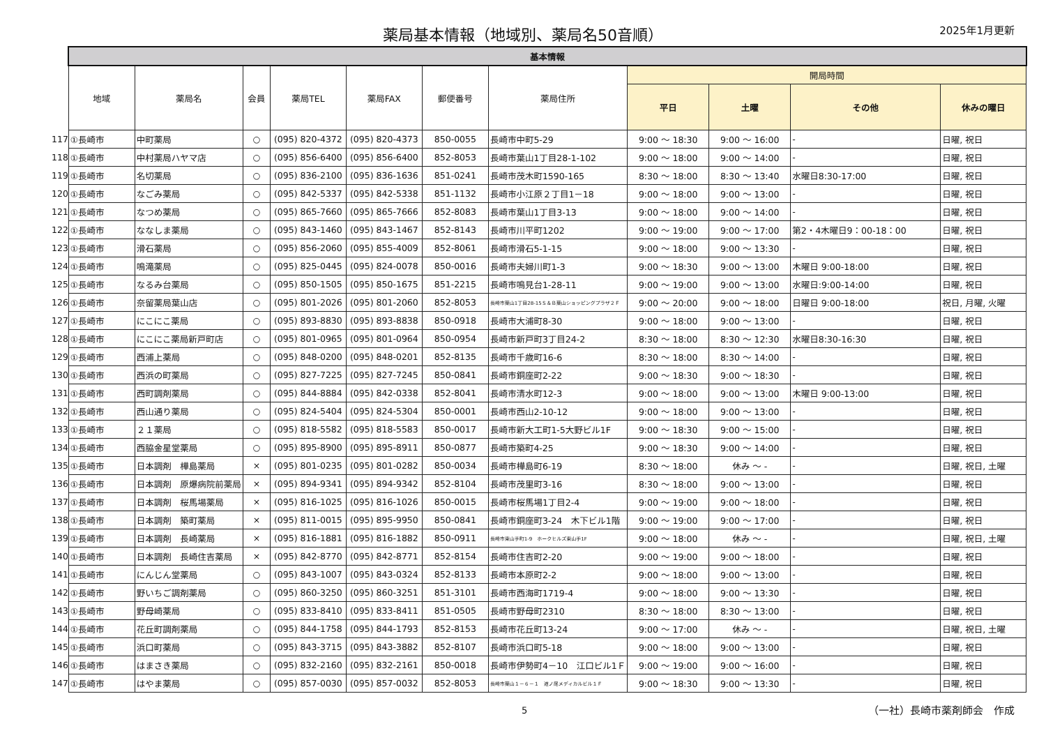薬局基本情報（地域別、薬局名50音順）
2025年1月更新
| | 基本情報 | | | | | | | | | | |
| | 地域 | 薬局名 | 会員 | 薬局TEL | 薬局FAX | 郵便番号 | 薬局住所 | 開局時間 | | | |
| | | | | | | | | 平日 | 土曜 | その他 | 休みの曜日 |
| 117 | ①長崎市 | 中町薬局 | ○ | (095) 820-4372 | (095) 820-4373 | 850-0055 | 長崎市中町5-29 | 9:00 ～ 18:30 | 9:00 ～ 16:00 | - | 日曜, 祝日 |
| 118 | ①長崎市 | 中村薬局ハヤマ店 | ○ | (095) 856-6400 | (095) 856-6400 | 852-8053 | 長崎市葉山1丁目28-1-102 | 9:00 ～ 18:00 | 9:00 ～ 14:00 | - | 日曜, 祝日 |
| 119 | ①長崎市 | 名切薬局 | ○ | (095) 836-2100 | (095) 836-1636 | 851-0241 | 長崎市茂木町1590-165 | 8:30 ～ 18:00 | 8:30 ～ 13:40 | 水曜日8:30-17:00 | 日曜, 祝日 |
| 120 | ①長崎市 | なごみ薬局 | ○ | (095) 842-5337 | (095) 842-5338 | 851-1132 | 長崎市小江原２丁目1－18 | 9:00 ～ 18:00 | 9:00 ～ 13:00 | - | 日曜, 祝日 |
| 121 | ①長崎市 | なつめ薬局 | ○ | (095) 865-7660 | (095) 865-7666 | 852-8083 | 長崎市葉山1丁目3-13 | 9:00 ～ 18:00 | 9:00 ～ 14:00 | - | 日曜, 祝日 |
| 122 | ①長崎市 | ななしま薬局 | ○ | (095) 843-1460 | (095) 843-1467 | 852-8143 | 長崎市川平町1202 | 9:00 ～ 19:00 | 9:00 ～ 17:00 | 第2・4木曜日9：00-18：00 | 日曜, 祝日 |
| 123 | ①長崎市 | 滑石薬局 | ○ | (095) 856-2060 | (095) 855-4009 | 852-8061 | 長崎市滑石5-1-15 | 9:00 ～ 18:00 | 9:00 ～ 13:30 | - | 日曜, 祝日 |
| 124 | ①長崎市 | 鳴滝薬局 | ○ | (095) 825-0445 | (095) 824-0078 | 850-0016 | 長崎市夫婦川町1-3 | 9:00 ～ 18:30 | 9:00 ～ 13:00 | 木曜日 9:00-18:00 | 日曜, 祝日 |
| 125 | ①長崎市 | なるみ台薬局 | ○ | (095) 850-1505 | (095) 850-1675 | 851-2215 | 長崎市鳴見台1-28-11 | 9:00 ～ 19:00 | 9:00 ～ 13:00 | 水曜日:9:00-14:00 | 日曜, 祝日 |
| 126 | ①長崎市 | 奈留薬局葉山店 | ○ | (095) 801-2026 | (095) 801-2060 | 852-8053 | 長崎市葉山1丁目28-15Ｓ＆Ｂ葉山ショッピングプラザ２Ｆ | 9:00 ～ 20:00 | 9:00 ～ 18:00 | 日曜日 9:00-18:00 | 祝日, 月曜, 火曜 |
| 127 | ①長崎市 | にこにこ薬局 | ○ | (095) 893-8830 | (095) 893-8838 | 850-0918 | 長崎市大浦町8-30 | 9:00 ～ 18:00 | 9:00 ～ 13:00 | - | 日曜, 祝日 |
| 128 | ①長崎市 | にこにこ薬局新戸町店 | ○ | (095) 801-0965 | (095) 801-0964 | 850-0954 | 長崎市新戸町3丁目24-2 | 8:30 ～ 18:00 | 8:30 ～ 12:30 | 水曜日8:30-16:30 | 日曜, 祝日 |
| 129 | ①長崎市 | 西浦上薬局 | ○ | (095) 848-0200 | (095) 848-0201 | 852-8135 | 長崎市千歳町16-6 | 8:30 ～ 18:00 | 8:30 ～ 14:00 | - | 日曜, 祝日 |
| 130 | ①長崎市 | 西浜の町薬局 | ○ | (095) 827-7225 | (095) 827-7245 | 850-0841 | 長崎市銅座町2-22 | 9:00 ～ 18:30 | 9:00 ～ 18:30 | - | 日曜, 祝日 |
| 131 | ①長崎市 | 西町調剤薬局 | ○ | (095) 844-8884 | (095) 842-0338 | 852-8041 | 長崎市清水町12-3 | 9:00 ～ 18:00 | 9:00 ～ 13:00 | 木曜日 9:00-13:00 | 日曜, 祝日 |
| 132 | ①長崎市 | 西山通り薬局 | ○ | (095) 824-5404 | (095) 824-5304 | 850-0001 | 長崎市西山2-10-12 | 9:00 ～ 18:00 | 9:00 ～ 13:00 | - | 日曜, 祝日 |
| 133 | ①長崎市 | ２１薬局 | ○ | (095) 818-5582 | (095) 818-5583 | 850-0017 | 長崎市新大工町1-5大野ビル1F | 9:00 ～ 18:30 | 9:00 ～ 15:00 | - | 日曜, 祝日 |
| 134 | ①長崎市 | 西脇金星堂薬局 | ○ | (095) 895-8900 | (095) 895-8911 | 850-0877 | 長崎市築町4-25 | 9:00 ～ 18:30 | 9:00 ～ 14:00 | - | 日曜, 祝日 |
| 135 | ①長崎市 | 日本調剤 樺島薬局 | × | (095) 801-0235 | (095) 801-0282 | 850-0034 | 長崎市樺島町6-19 | 8:30 ～ 18:00 | 休み ～ - | - | 日曜, 祝日, 土曜 |
| 136 | ①長崎市 | 日本調剤 原爆病院前薬局 | × | (095) 894-9341 | (095) 894-9342 | 852-8104 | 長崎市茂里町3-16 | 8:30 ～ 18:00 | 9:00 ～ 13:00 | - | 日曜, 祝日 |
| 137 | ①長崎市 | 日本調剤 桜馬場薬局 | × | (095) 816-1025 | (095) 816-1026 | 850-0015 | 長崎市桜馬場1丁目2-4 | 9:00 ～ 19:00 | 9:00 ～ 18:00 | - | 日曜, 祝日 |
| 138 | ①長崎市 | 日本調剤 築町薬局 | × | (095) 811-0015 | (095) 895-9950 | 850-0841 | 長崎市銅座町3-24 木下ビル1階 | 9:00 ～ 19:00 | 9:00 ～ 17:00 | - | 日曜, 祝日 |
| 139 | ①長崎市 | 日本調剤 長崎薬局 | × | (095) 816-1881 | (095) 816-1882 | 850-0911 | 長崎市東山手町1-9 ホークヒルズ東山手1F | 9:00 ～ 18:00 | 休み ～ - | - | 日曜, 祝日, 土曜 |
| 140 | ①長崎市 | 日本調剤 長崎住吉薬局 | × | (095) 842-8770 | (095) 842-8771 | 852-8154 | 長崎市住吉町2-20 | 9:00 ～ 19:00 | 9:00 ～ 18:00 | - | 日曜, 祝日 |
| 141 | ①長崎市 | にんじん堂薬局 | ○ | (095) 843-1007 | (095) 843-0324 | 852-8133 | 長崎市本原町2-2 | 9:00 ～ 18:00 | 9:00 ～ 13:00 | - | 日曜, 祝日 |
| 142 | ①長崎市 | 野いちご調剤薬局 | ○ | (095) 860-3250 | (095) 860-3251 | 851-3101 | 長崎市西海町1719-4 | 9:00 ～ 18:00 | 9:00 ～ 13:30 | - | 日曜, 祝日 |
| 143 | ①長崎市 | 野母崎薬局 | ○ | (095) 833-8410 | (095) 833-8411 | 851-0505 | 長崎市野母町2310 | 8:30 ～ 18:00 | 8:30 ～ 13:00 | - | 日曜, 祝日 |
| 144 | ①長崎市 | 花丘町調剤薬局 | ○ | (095) 844-1758 | (095) 844-1793 | 852-8153 | 長崎市花丘町13-24 | 9:00 ～ 17:00 | 休み ～ - | - | 日曜, 祝日, 土曜 |
| 145 | ①長崎市 | 浜口町薬局 | ○ | (095) 843-3715 | (095) 843-3882 | 852-8107 | 長崎市浜口町5-18 | 9:00 ～ 18:00 | 9:00 ～ 13:00 | - | 日曜, 祝日 |
| 146 | ①長崎市 | はまさき薬局 | ○ | (095) 832-2160 | (095) 832-2161 | 850-0018 | 長崎市伊勢町4－10 江口ビル1Ｆ | 9:00 ～ 19:00 | 9:00 ～ 16:00 | - | 日曜, 祝日 |
| 147 | ①長崎市 | はやま薬局 | ○ | (095) 857-0030 | (095) 857-0032 | 852-8053 | 長崎市葉山１－６－１ 道ノ尾メディカルビル１Ｆ | 9:00 ～ 18:30 | 9:00 ～ 13:30 | - | 日曜, 祝日 |
5 （一社）長崎市薬剤師会　作成